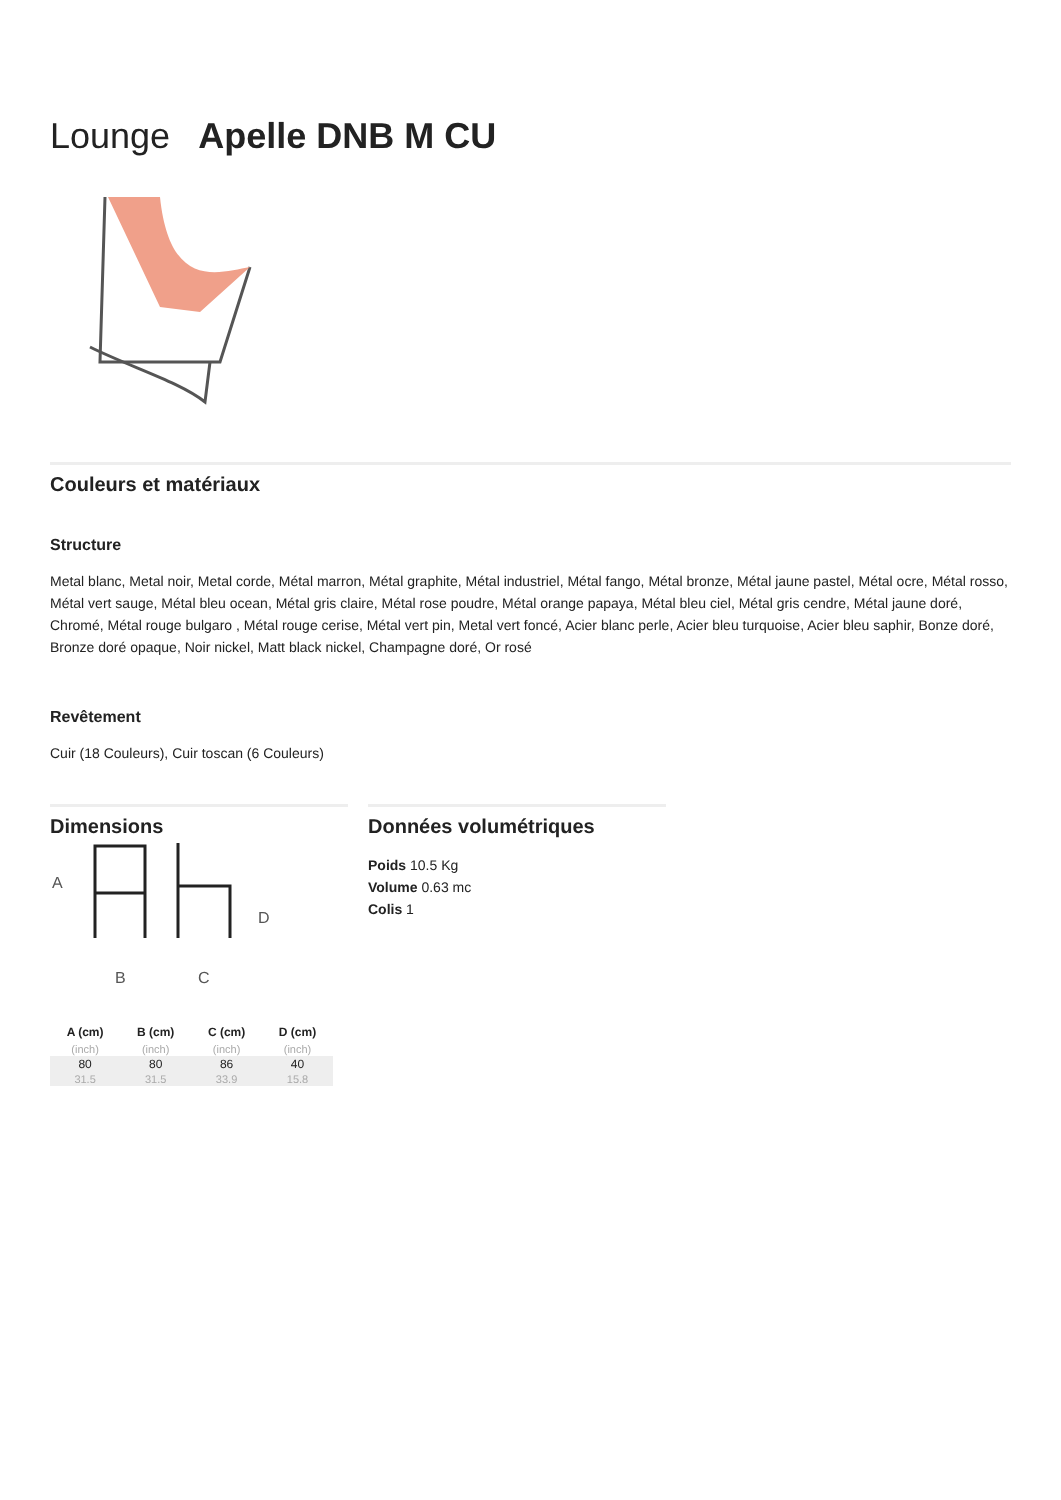Lounge Apelle DNB M CU
Couleurs et matériaux
Structure
Metal blanc, Metal noir, Metal corde, Métal marron, Métal graphite, Métal industriel, Métal fango, Métal bronze, Métal jaune pastel, Métal ocre, Métal rosso, Métal vert sauge, Métal bleu ocean, Métal gris claire, Métal rose poudre, Métal orange papaya, Métal bleu ciel, Métal gris cendre, Métal jaune doré, Chromé, Métal rouge bulgaro , Métal rouge cerise, Métal vert pin, Metal vert foncé, Acier blanc perle, Acier bleu turquoise, Acier bleu saphir, Bonze doré, Bronze doré opaque, Noir nickel, Matt black nickel, Champagne doré, Or rosé
Revêtement
Cuir (18 Couleurs), Cuir toscan (6 Couleurs)
Dimensions
A
B
C
D
| A (cm) | B (cm) | C (cm) | D (cm) |
| --- | --- | --- | --- |
| (inch) | (inch) | (inch) | (inch) |
| 80 | 80 | 86 | 40 |
| 31.5 | 31.5 | 33.9 | 15.8 |
Données volumétriques
Poids 10.5 Kg
Volume 0.63 mc
Colis 1